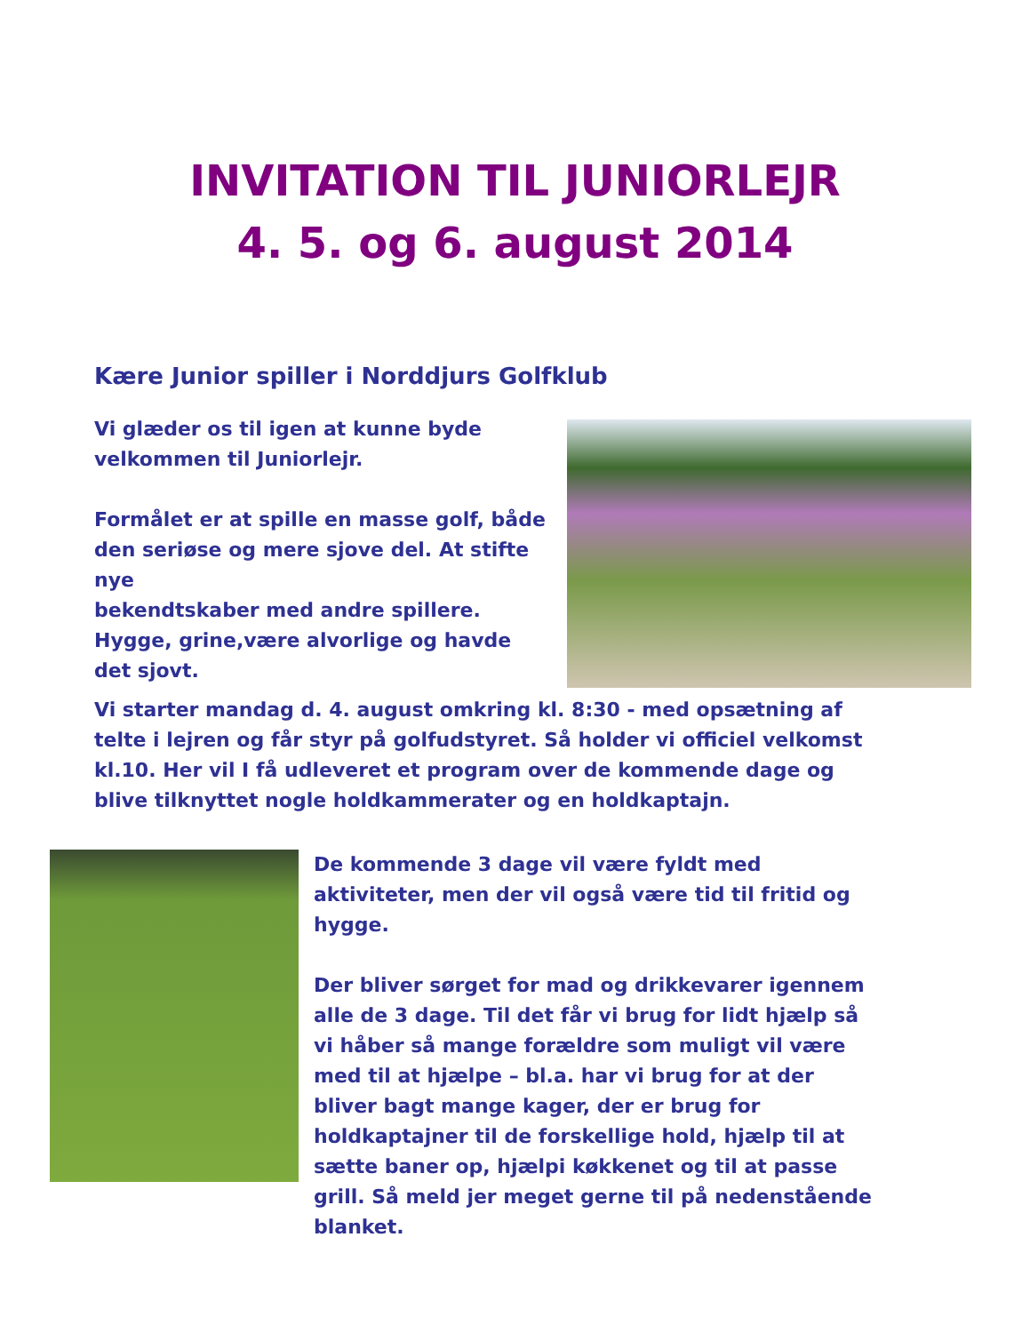INVITATION TIL JUNIORLEJR
4. 5. og 6. august 2014
Kære Junior spiller i Norddjurs Golfklub
Vi glæder os til igen at kunne byde
velkommen til Juniorlejr.
Formålet er at spille en masse golf, både den seriøse og mere sjove del. At stifte nye
bekendtskaber med andre spillere. Hygge, grine,være alvorlige og havde det sjovt.
Vi starter mandag d. 4. august omkring kl. 8:30 - med opsætning af telte i lejren og får styr på golfudstyret. Så holder vi officiel velkomst kl.10. Her vil I få udleveret et program over de kommende dage og blive tilknyttet nogle holdkammerater og en holdkaptajn.
De kommende 3 dage vil være fyldt med aktiviteter, men der vil også være tid til fritid og hygge.
Der bliver sørget for mad og drikkevarer igennem alle de 3 dage. Til det får vi brug for lidt hjælp så vi håber så mange forældre som muligt vil være med til at hjælpe – bl.a. har vi brug for at der bliver bagt mange kager, der er brug for holdkaptajner til de forskellige hold, hjælp til at sætte baner op, hjælpi køkkenet og til at passe grill. Så meld jer meget gerne til på nedenstående blanket.